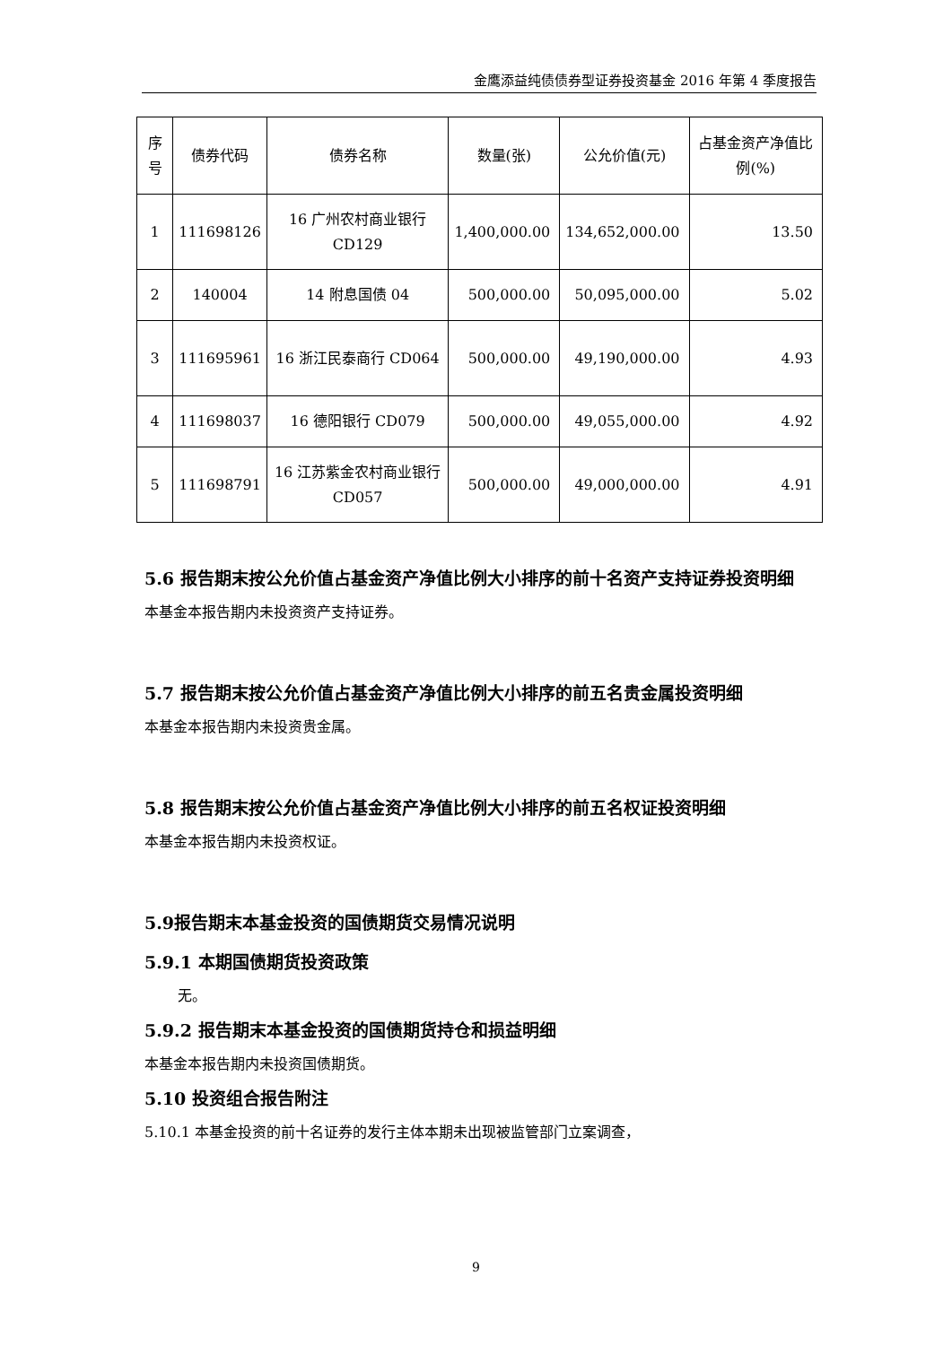金鹰添益纯债债券型证券投资基金 2016 年第 4 季度报告
| 序号 | 债券代码 | 债券名称 | 数量(张) | 公允价值(元) | 占基金资产净值比例(%) |
| --- | --- | --- | --- | --- | --- |
| 1 | 111698126 | 16 广州农村商业银行 CD129 | 1,400,000.00 | 134,652,000.00 | 13.50 |
| 2 | 140004 | 14 附息国债 04 | 500,000.00 | 50,095,000.00 | 5.02 |
| 3 | 111695961 | 16 浙江民泰商行 CD064 | 500,000.00 | 49,190,000.00 | 4.93 |
| 4 | 111698037 | 16 德阳银行 CD079 | 500,000.00 | 49,055,000.00 | 4.92 |
| 5 | 111698791 | 16 江苏紫金农村商业银行 CD057 | 500,000.00 | 49,000,000.00 | 4.91 |
5.6 报告期末按公允价值占基金资产净值比例大小排序的前十名资产支持证券投资明细
本基金本报告期内未投资资产支持证券。
5.7 报告期末按公允价值占基金资产净值比例大小排序的前五名贵金属投资明细
本基金本报告期内未投资贵金属。
5.8 报告期末按公允价值占基金资产净值比例大小排序的前五名权证投资明细
本基金本报告期内未投资权证。
5.9报告期末本基金投资的国债期货交易情况说明
5.9.1 本期国债期货投资政策
无。
5.9.2 报告期末本基金投资的国债期货持仓和损益明细
本基金本报告期内未投资国债期货。
5.10 投资组合报告附注
5.10.1 本基金投资的前十名证券的发行主体本期未出现被监管部门立案调查，
9